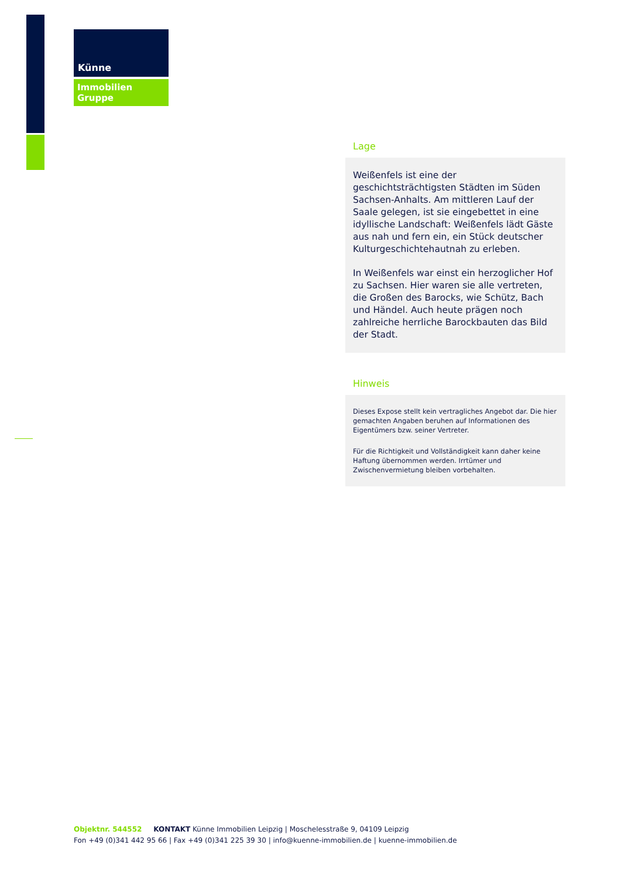Künne
Immobilien Gruppe
Lage
Weißenfels ist eine der geschichtsträchtigsten Städten im Süden Sachsen-Anhalts. Am mittleren Lauf der Saale gelegen, ist sie eingebettet in eine idyllische Landschaft: Weißenfels lädt Gäste aus nah und fern ein, ein Stück deutscher Kulturgeschichtehautnah zu erleben.
In Weißenfels war einst ein herzoglicher Hof zu Sachsen. Hier waren sie alle vertreten, die Großen des Barocks, wie Schütz, Bach und Händel. Auch heute prägen noch zahlreiche herrliche Barockbauten das Bild der Stadt.
Hinweis
Dieses Expose stellt kein vertragliches Angebot dar. Die hier gemachten Angaben beruhen auf Informationen des Eigentümers bzw. seiner Vertreter.
Für die Richtigkeit und Vollständigkeit kann daher keine Haftung übernommen werden. Irrtümer und Zwischenvermietung bleiben vorbehalten.
Objektnr. 544552 KONTAKT Künne Immobilien Leipzig | Moschelesstraße 9, 04109 Leipzig
Fon +49 (0)341 442 95 66 | Fax +49 (0)341 225 39 30 | info@kuenne-immobilien.de | kuenne-immobilien.de